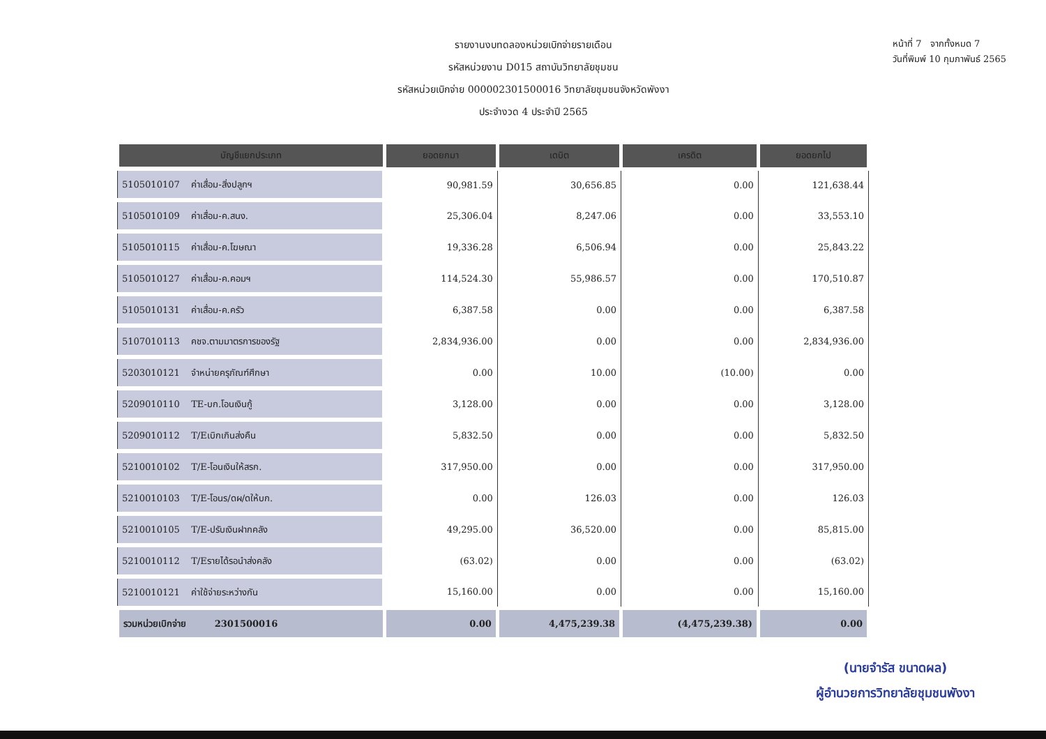รายงานงบทดลองหน่วยเบิกจ่ายรายเดือน
รหัสหน่วยงาน D015 สถาบันวิทยาลัยชุมชน
รหัสหน่วยเบิกจ่าย 000002301500016 วิทยาลัยชุมชนจังหวัดพังงา
ประจำงวด 4 ประจำปี 2565
หน้าที่ 7 จากทั้งหมด 7
วันที่พิมพ์ 10 กุมภาพันธ์ 2565
| บัญชีแยกประเภท | ยอดยกมา | เดบิต | เครดิต | ยอดยกไป |
| --- | --- | --- | --- | --- |
| 5105010107 ค่าเสื่อม-สิ่งปลูกฯ | 90,981.59 | 30,656.85 | 0.00 | 121,638.44 |
| 5105010109 ค่าเสื่อม-ค.สนง. | 25,306.04 | 8,247.06 | 0.00 | 33,553.10 |
| 5105010115 ค่าเสื่อม-ค.โฆษณา | 19,336.28 | 6,506.94 | 0.00 | 25,843.22 |
| 5105010127 ค่าเสื่อม-ค.คอมฯ | 114,524.30 | 55,986.57 | 0.00 | 170,510.87 |
| 5105010131 ค่าเสื่อม-ค.ครัว | 6,387.58 | 0.00 | 0.00 | 6,387.58 |
| 5107010113 คชจ.ตามมาตรการของรัฐ | 2,834,936.00 | 0.00 | 0.00 | 2,834,936.00 |
| 5203010121 จำหน่ายครุภัณฑ์ศึกษา | 0.00 | 10.00 | (10.00) | 0.00 |
| 5209010110 TE-บก.โอนเงินกู้ | 3,128.00 | 0.00 | 0.00 | 3,128.00 |
| 5209010112 T/Eเบิกเกินส่งคืน | 5,832.50 | 0.00 | 0.00 | 5,832.50 |
| 5210010102 T/E-โอนเงินให้สรก. | 317,950.00 | 0.00 | 0.00 | 317,950.00 |
| 5210010103 T/E-โอนร/ดผ/ดให้บก. | 0.00 | 126.03 | 0.00 | 126.03 |
| 5210010105 T/E-ปรับเงินฝากคลัง | 49,295.00 | 36,520.00 | 0.00 | 85,815.00 |
| 5210010112 T/Eรายได้รอนำส่งคลัง | (63.02) | 0.00 | 0.00 | (63.02) |
| 5210010121 ค่าใช้จ่ายระหว่างกัน | 15,160.00 | 0.00 | 0.00 | 15,160.00 |
| รวมหน่วยเบิกจ่าย 2301500016 | 0.00 | 4,475,239.38 | (4,475,239.38) | 0.00 |
(นายจำรัส ขนาดผล)
ผู้อำนวยการวิทยาลัยชุมชนพังงา